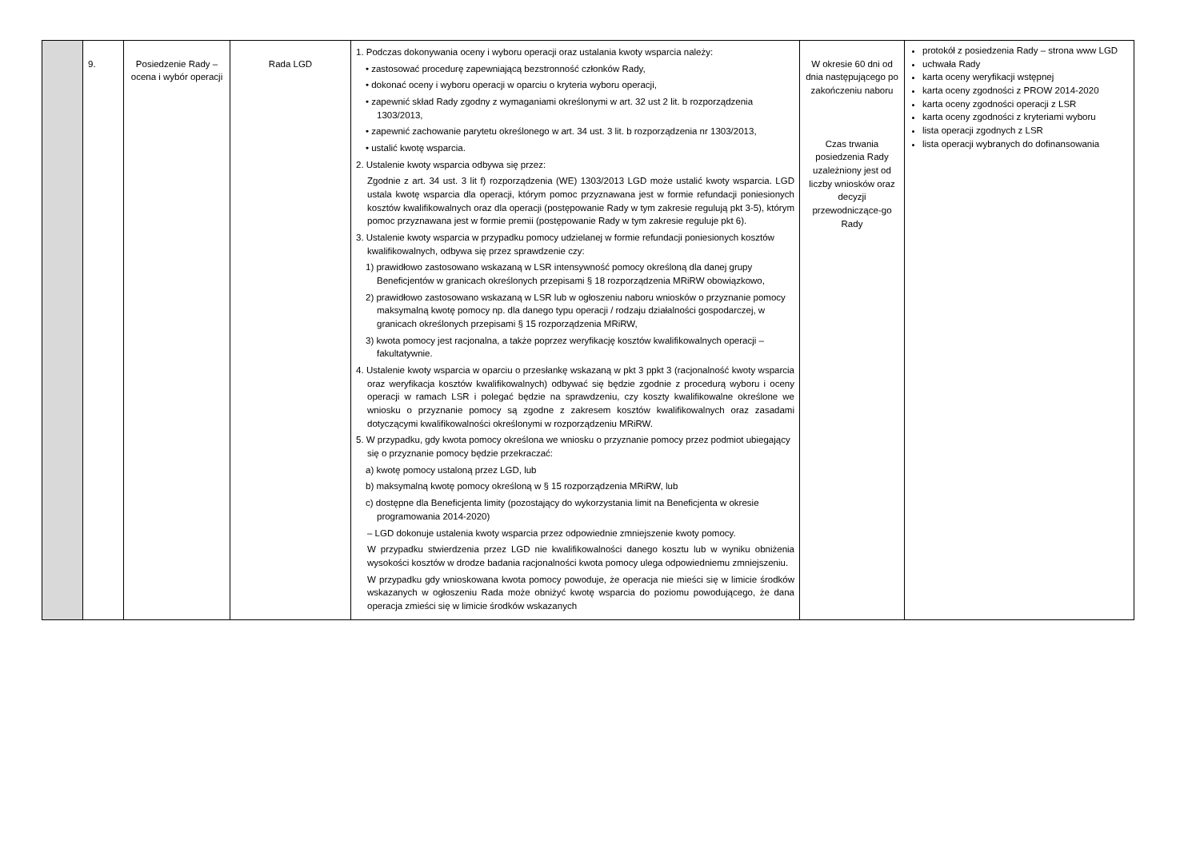| | 9. | Posiedzenie Rady – ocena i wybór operacji | Rada LGD | 1. Podczas dokonywania oceny i wyboru operacji oraz ustalania kwoty wsparcia należy: • zastosować procedurę zapewniającą bezstronność członków Rady, • dokonać oceny i wyboru operacji w oparciu o kryteria wyboru operacji, • zapewnić skład Rady zgodny z wymaganiami określonymi w art. 32 ust 2 lit. b rozporządzenia 1303/2013, • zapewnić zachowanie parytetu określonego w art. 34 ust. 3 lit. b rozporządzenia nr 1303/2013, • ustalić kwotę wsparcia. 2. Ustalenie kwoty wsparcia odbywa się przez: Zgodnie z art. 34 ust. 3 lit f) rozporządzenia (WE) 1303/2013 LGD może ustalić kwoty wsparcia. LGD ustala kwotę wsparcia dla operacji, którym pomoc przyznawana jest w formie refundacji poniesionych kosztów kwalifikowalnych oraz dla operacji (postępowanie Rady w tym zakresie regulują pkt 3-5), którym pomoc przyznawana jest w formie premii (postępowanie Rady w tym zakresie reguluje pkt 6). 3. Ustalenie kwoty wsparcia w przypadku pomocy udzielanej w formie refundacji poniesionych kosztów kwalifikowalnych, odbywa się przez sprawdzenie czy: 1) prawidłowo zastosowano wskazaną w LSR intensywność pomocy określoną dla danej grupy Beneficjentów w granicach określonych przepisami § 18 rozporządzenia MRiRW obowiązkowo, 2) prawidłowo zastosowano wskazaną w LSR lub w ogłoszeniu naboru wniosków o przyznanie pomocy maksymalną kwotę pomocy np. dla danego typu operacji / rodzaju działalności gospodarczej, w granicach określonych przepisami § 15 rozporządzenia MRiRW, 3) kwota pomocy jest racjonalna, a także poprzez weryfikację kosztów kwalifikowalnych operacji – fakultatywnie. 4. Ustalenie kwoty wsparcia w oparciu o przesłankę wskazaną w pkt 3 ppkt 3 (racjonalność kwoty wsparcia oraz weryfikacja kosztów kwalifikowalnych) odbywać się będzie zgodnie z procedurą wyboru i oceny operacji w ramach LSR i polegać będzie na sprawdzeniu, czy koszty kwalifikowalne określone we wniosku o przyznanie pomocy są zgodne z zakresem kosztów kwalifikowalnych oraz zasadami dotyczącymi kwalifikowalności określonymi w rozporządzeniu MRiRW. 5. W przypadku, gdy kwota pomocy określona we wniosku o przyznanie pomocy przez podmiot ubiegający się o przyznanie pomocy będzie przekraczać: a) kwotę pomocy ustaloną przez LGD, lub b) maksymalną kwotę pomocy określoną w § 15 rozporządzenia MRiRW, lub c) dostępne dla Beneficjenta limity (pozostający do wykorzystania limit na Beneficjenta w okresie programowania 2014-2020) – LGD dokonuje ustalenia kwoty wsparcia przez odpowiednie zmniejszenie kwoty pomocy. W przypadku stwierdzenia przez LGD nie kwalifikowalności danego kosztu lub w wyniku obniżenia wysokości kosztów w drodze badania racjonalności kwota pomocy ulega odpowiedniemu zmniejszeniu. W przypadku gdy wnioskowana kwota pomocy powoduje, że operacja nie mieści się w limicie środków wskazanych w ogłoszeniu Rada może obniżyć kwotę wsparcia do poziomu powodującego, że dana operacja zmieści się w limicie środków wskazanych | W okresie 60 dni od dnia następującego po zakończeniu naboru Czas trwania posiedzenia Rady uzależniony jest od liczby wniosków oraz decyzji przewodniczące-go Rady | protokół z posiedzenia Rady – strona www LGD uchwała Rady karta oceny weryfikacji wstępnej karta oceny zgodności z PROW 2014-2020 karta oceny zgodności operacji z LSR karta oceny zgodności z kryteriami wyboru lista operacji zgodnych z LSR lista operacji wybranych do dofinansowania |